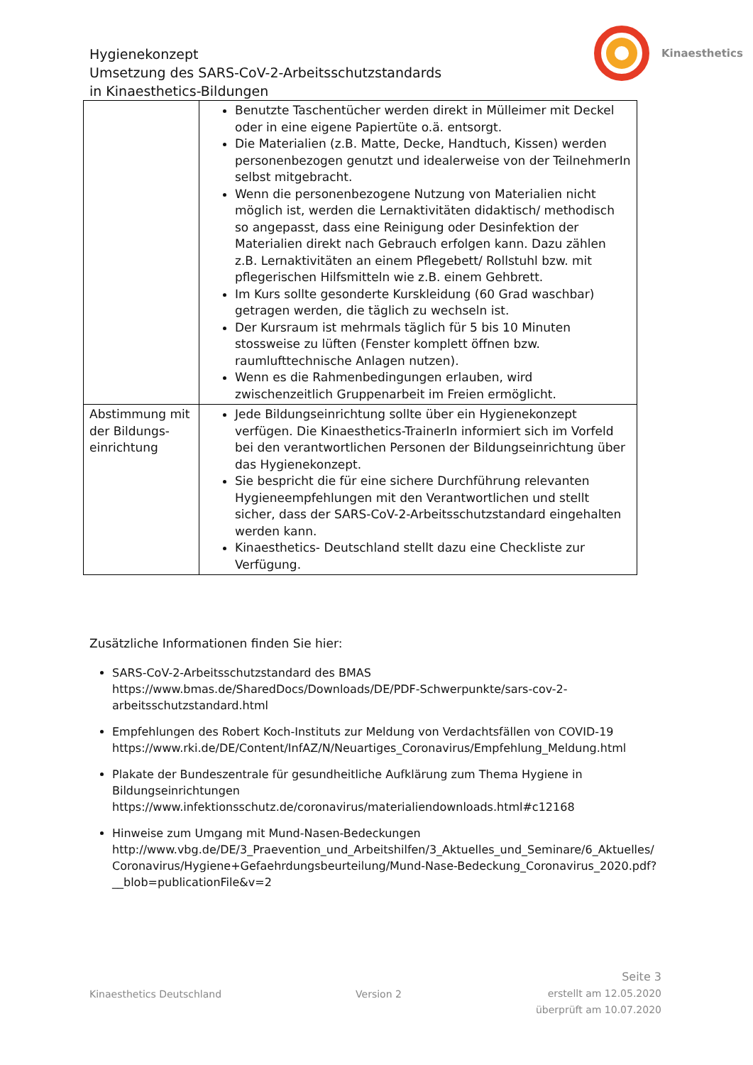Hygienekonzept
Umsetzung des SARS-CoV-2-Arbeitsschutzstandards
in Kinaesthetics-Bildungen
Kinaesthetics
| | Benutzte Taschentücher werden direkt in Mülleimer mit Deckel oder in eine eigene Papiertüte o.ä. entsorgt. Die Materialien (z.B. Matte, Decke, Handtuch, Kissen) werden personenbezogen genutzt und idealerweise von der TeilnehmerIn selbst mitgebracht. Wenn die personenbezogene Nutzung von Materialien nicht möglich ist, werden die Lernaktivitäten didaktisch/ methodisch so angepasst, dass eine Reinigung oder Desinfektion der Materialien direkt nach Gebrauch erfolgen kann. Dazu zählen z.B. Lernaktivitäten an einem Pflegebett/ Rollstuhl bzw. mit pflegerischen Hilfsmitteln wie z.B. einem Gehbrett. Im Kurs sollte gesonderte Kurskleidung (60 Grad waschbar) getragen werden, die täglich zu wechseln ist. Der Kursraum ist mehrmals täglich für 5 bis 10 Minuten stossweise zu lüften (Fenster komplett öffnen bzw. raumlufttechnische Anlagen nutzen). Wenn es die Rahmenbedingungen erlauben, wird zwischenzeitlich Gruppenarbeit im Freien ermöglicht. |
| Abstimmung mit der Bildungs-einrichtung | Jede Bildungseinrichtung sollte über ein Hygienekonzept verfügen. Die Kinaesthetics-TrainerIn informiert sich im Vorfeld bei den verantwortlichen Personen der Bildungseinrichtung über das Hygienekonzept. Sie bespricht die für eine sichere Durchführung relevanten Hygieneempfehlungen mit den Verantwortlichen und stellt sicher, dass der SARS-CoV-2-Arbeitsschutzstandard eingehalten werden kann. Kinaesthetics- Deutschland stellt dazu eine Checkliste zur Verfügung. |
Zusätzliche Informationen finden Sie hier:
SARS-CoV-2-Arbeitsschutzstandard des BMAS
https://www.bmas.de/SharedDocs/Downloads/DE/PDF-Schwerpunkte/sars-cov-2-arbeitsschutzstandard.html
Empfehlungen des Robert Koch-Instituts zur Meldung von Verdachtsfällen von COVID-19
https://www.rki.de/DE/Content/InfAZ/N/Neuartiges_Coronavirus/Empfehlung_Meldung.html
Plakate der Bundeszentrale für gesundheitliche Aufklärung zum Thema Hygiene in Bildungseinrichtungen
https://www.infektionsschutz.de/coronavirus/materialiendownloads.html#c12168
Hinweise zum Umgang mit Mund-Nasen-Bedeckungen
http://www.vbg.de/DE/3_Praevention_und_Arbeitshilfen/3_Aktuelles_und_Seminare/6_Aktuelles/ Coronavirus/Hygiene+Gefaehrdungsbeurteilung/Mund-Nase-Bedeckung_Coronavirus_2020.pdf?__blob=publicationFile&v=2
Kinaesthetics Deutschland
Version 2
Seite 3
erstellt am 12.05.2020
überprüft am 10.07.2020